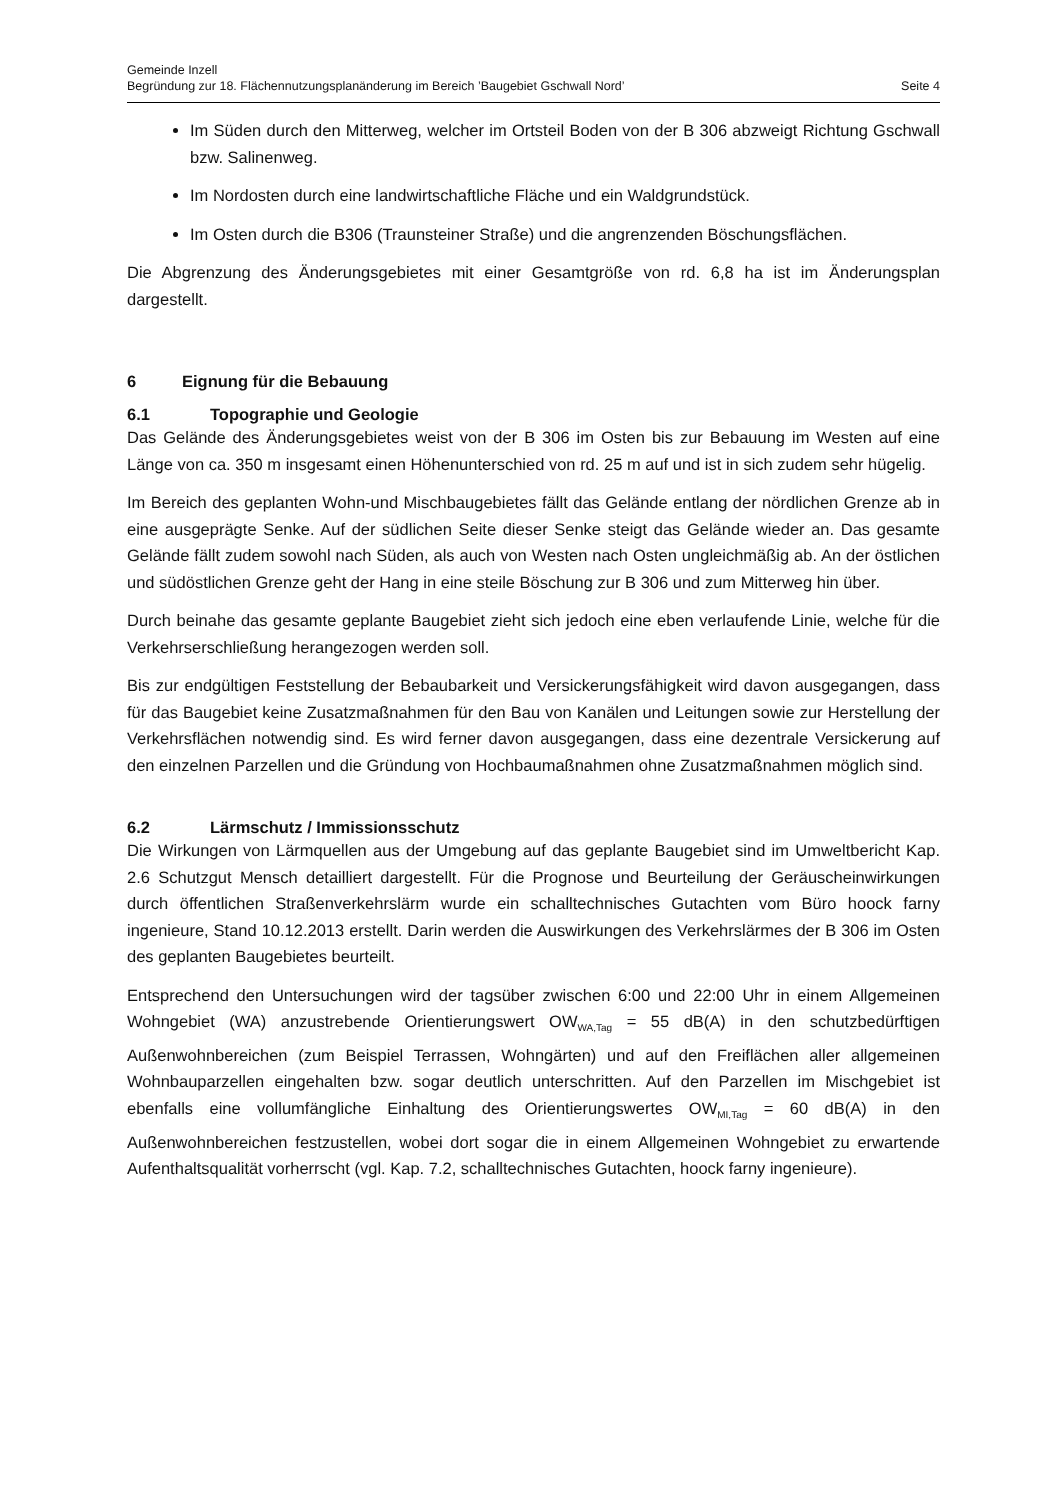Gemeinde Inzell
Begründung zur 18. Flächennutzungsplanänderung im Bereich ’Baugebiet Gschwall Nord’ Seite 4
Im Süden durch den Mitterweg, welcher im Ortsteil Boden von der B 306 abzweigt Richtung Gschwall bzw. Salinenweg.
Im Nordosten durch eine landwirtschaftliche Fläche und ein Waldgrundstück.
Im Osten durch die B306 (Traunsteiner Straße) und die angrenzenden Böschungsflächen.
Die Abgrenzung des Änderungsgebietes mit einer Gesamtgröße von rd. 6,8 ha ist im Änderungsplan dargestellt.
6 Eignung für die Bebauung
6.1 Topographie und Geologie
Das Gelände des Änderungsgebietes weist von der B 306 im Osten bis zur Bebauung im Westen auf eine Länge von ca. 350 m insgesamt einen Höhenunterschied von rd. 25 m auf und ist in sich zudem sehr hügelig.
Im Bereich des geplanten Wohn-und Mischbaugebietes fällt das Gelände entlang der nördlichen Grenze ab in eine ausgeprägte Senke. Auf der südlichen Seite dieser Senke steigt das Gelände wieder an. Das gesamte Gelände fällt zudem sowohl nach Süden, als auch von Westen nach Osten ungleichmäßig ab. An der östlichen und südöstlichen Grenze geht der Hang in eine steile Böschung zur B 306 und zum Mitterweg hin über.
Durch beinahe das gesamte geplante Baugebiet zieht sich jedoch eine eben verlaufende Linie, welche für die Verkehrserschließung herangezogen werden soll.
Bis zur endgültigen Feststellung der Bebaubarkeit und Versickerungsfähigkeit wird davon ausgegangen, dass für das Baugebiet keine Zusatzmaßnahmen für den Bau von Kanälen und Leitungen sowie zur Herstellung der Verkehrsflächen notwendig sind. Es wird ferner davon ausgegangen, dass eine dezentrale Versickerung auf den einzelnen Parzellen und die Gründung von Hochbaumaßnahmen ohne Zusatzmaßnahmen möglich sind.
6.2 Lärmschutz / Immissionsschutz
Die Wirkungen von Lärmquellen aus der Umgebung auf das geplante Baugebiet sind im Umweltbericht Kap. 2.6 Schutzgut Mensch detailliert dargestellt. Für die Prognose und Beurteilung der Geräuscheinwirkungen durch öffentlichen Straßenverkehrslärm wurde ein schalltechnisches Gutachten vom Büro hoock farny ingenieure, Stand 10.12.2013 erstellt. Darin werden die Auswirkungen des Verkehrslärmes der B 306 im Osten des geplanten Baugebietes beurteilt.
Entsprechend den Untersuchungen wird der tagsüber zwischen 6:00 und 22:00 Uhr in einem Allgemeinen Wohngebiet (WA) anzustrebende Orientierungswert OW<sub>WA,Tag</sub> = 55 dB(A) in den schutzbedürftigen Außenwohnbereichen (zum Beispiel Terrassen, Wohngärten) und auf den Freiflächen aller allgemeinen Wohnbauparzellen eingehalten bzw. sogar deutlich unterschritten. Auf den Parzellen im Mischgebiet ist ebenfalls eine vollumfängliche Einhaltung des Orientierungswertes OW<sub>MI,Tag</sub> = 60 dB(A) in den Außenwohnbereichen festzustellen, wobei dort sogar die in einem Allgemeinen Wohngebiet zu erwartende Aufenthaltsqualität vorherrscht (vgl. Kap. 7.2, schalltechnisches Gutachten, hoock farny ingenieure).